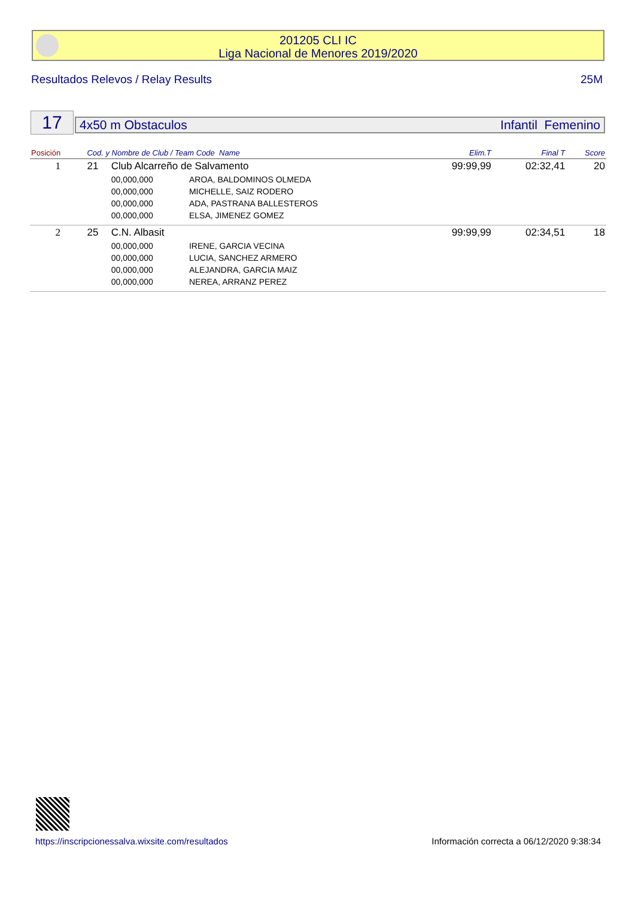201205 CLI IC
Liga Nacional de Menores 2019/2020
Resultados Relevos / Relay Results 25M
17 4x50 m Obstaculos Infantil Femenino
| Posición | Cod. y Nombre de Club / Team Code Name | | | Elim.T | Final T | Score |
| --- | --- | --- | --- | --- | --- | --- |
| 1 | 21 | Club Alcarreño de Salvamento | | 99:99,99 | 02:32,41 | 20 |
| | | 00,000,000 | AROA, BALDOMINOS OLMEDA | | | |
| | | 00,000,000 | MICHELLE, SAIZ RODERO | | | |
| | | 00,000,000 | ADA, PASTRANA BALLESTEROS | | | |
| | | 00,000,000 | ELSA, JIMENEZ GOMEZ | | | |
| 2 | 25 | C.N. Albasit | | 99:99,99 | 02:34,51 | 18 |
| | | 00,000,000 | IRENE, GARCIA VECINA | | | |
| | | 00,000,000 | LUCIA, SANCHEZ ARMERO | | | |
| | | 00,000,000 | ALEJANDRA, GARCIA MAIZ | | | |
| | | 00,000,000 | NEREA, ARRANZ PEREZ | | | |
https://inscripcionessalva.wixsite.com/resultados Información correcta a 06/12/2020 9:38:34